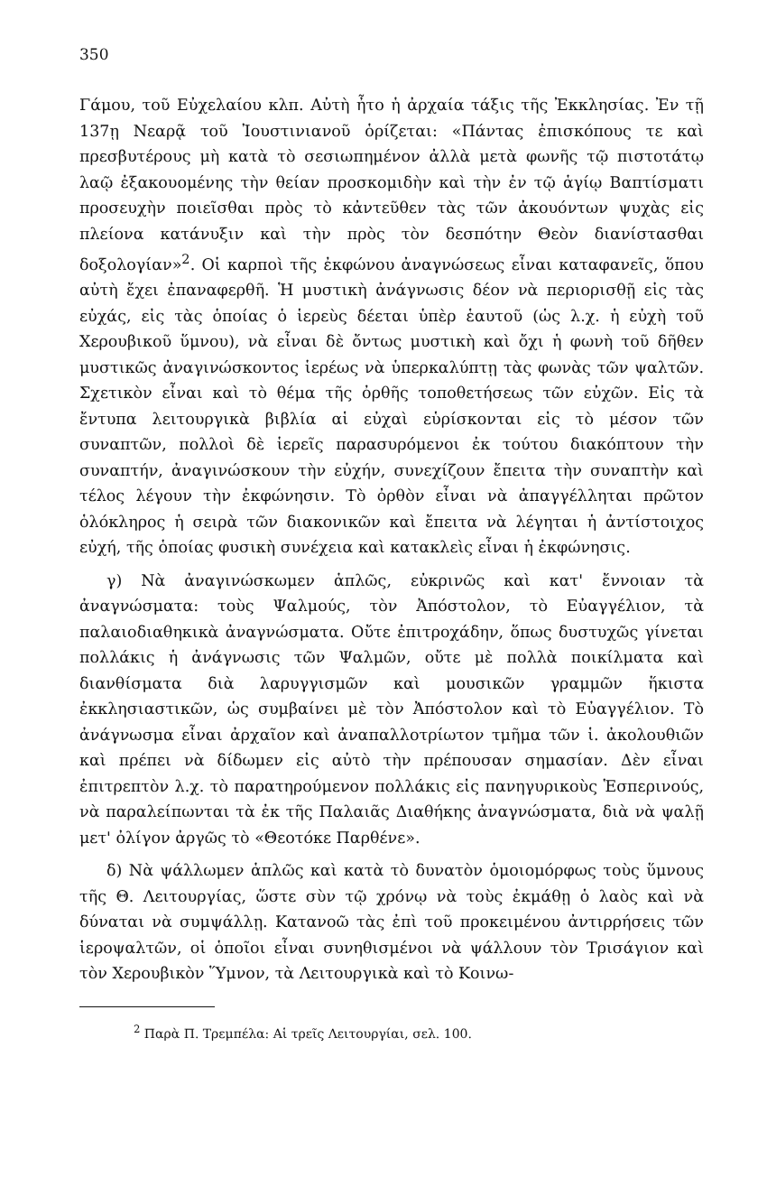350
Γάμου, τοῦ Εὐχελαίου κλπ. Αὐτὴ ἦτο ἡ ἀρχαία τάξις τῆς Ἐκκλησίας. Ἐν τῇ 137ῃ Νεαρᾷ τοῦ Ἰουστινιανοῦ ὁρίζεται: «Πάντας ἐπισκόπους τε καὶ πρεσβυτέρους μὴ κατὰ τὸ σεσιωπημένον ἀλλὰ μετὰ φωνῆς τῷ πιστοτάτῳ λαῷ ἐξακουομένης τὴν θείαν προσκομιδὴν καὶ τὴν ἐν τῷ ἁγίῳ Βαπτίσματι προσευχὴν ποιεῖσθαι πρὸς τὸ κἀντεῦθεν τὰς τῶν ἀκουόντων ψυχὰς εἰς πλείονα κατάνυξιν καὶ τὴν πρὸς τὸν δεσπότην Θεὸν διανίστασθαι δοξολογίαν»<sup>2</sup>. Οἱ καρποὶ τῆς ἐκφώνου ἀναγνώσεως εἶναι καταφανεῖς, ὅπου αὐτὴ ἔχει ἐπαναφερθῆ. Ἡ μυστικὴ ἀνάγνωσις δέον νὰ περιορισθῇ εἰς τὰς εὐχάς, εἰς τὰς ὁποίας ὁ ἱερεὺς δέεται ὑπὲρ ἑαυτοῦ (ὡς λ.χ. ἡ εὐχὴ τοῦ Χερουβικοῦ ὕμνου), νὰ εἶναι δὲ ὄντως μυστικὴ καὶ ὄχι ἡ φωνὴ τοῦ δῆθεν μυστικῶς ἀναγινώσκοντος ἱερέως νὰ ὑπερκαλύπτῃ τὰς φωνὰς τῶν ψαλτῶν. Σχετικὸν εἶναι καὶ τὸ θέμα τῆς ὀρθῆς τοποθετήσεως τῶν εὐχῶν. Εἰς τὰ ἔντυπα λειτουργικὰ βιβλία αἱ εὐχαὶ εὑρίσκονται εἰς τὸ μέσον τῶν συναπτῶν, πολλοὶ δὲ ἱερεῖς παρασυρόμενοι ἐκ τούτου διακόπτουν τὴν συναπτήν, ἀναγινώσκουν τὴν εὐχήν, συνεχίζουν ἔπειτα τὴν συναπτὴν καὶ τέλος λέγουν τὴν ἐκφώνησιν. Τὸ ὀρθὸν εἶναι νὰ ἀπαγγέλληται πρῶτον ὁλόκληρος ἡ σειρὰ τῶν διακονικῶν καὶ ἔπειτα νὰ λέγηται ἡ ἀντίστοιχος εὐχή, τῆς ὁποίας φυσικὴ συνέχεια καὶ κατακλεὶς εἶναι ἡ ἐκφώνησις.
γ) Νὰ ἀναγινώσκωμεν ἁπλῶς, εὐκρινῶς καὶ κατ' ἔννοιαν τὰ ἀναγνώσματα: τοὺς Ψαλμούς, τὸν Ἀπόστολον, τὸ Εὐαγγέλιον, τὰ παλαιοδιαθηκικὰ ἀναγνώσματα. Οὔτε ἐπιτροχάδην, ὅπως δυστυχῶς γίνεται πολλάκις ἡ ἀνάγνωσις τῶν Ψαλμῶν, οὔτε μὲ πολλὰ ποικίλματα καὶ διανθίσματα διὰ λαρυγγισμῶν καὶ μουσικῶν γραμμῶν ἥκιστα ἐκκλησιαστικῶν, ὡς συμβαίνει μὲ τὸν Ἀπόστολον καὶ τὸ Εὐαγγέλιον. Τὸ ἀνάγνωσμα εἶναι ἀρχαῖον καὶ ἀναπαλλοτρίωτον τμῆμα τῶν ἱ. ἀκολουθιῶν καὶ πρέπει νὰ δίδωμεν εἰς αὐτὸ τὴν πρέπουσαν σημασίαν. Δὲν εἶναι ἐπιτρεπτὸν λ.χ. τὸ παρατηρούμενον πολλάκις εἰς πανηγυρικοὺς Ἑσπερινούς, νὰ παραλείπωνται τὰ ἐκ τῆς Παλαιᾶς Διαθήκης ἀναγνώσματα, διὰ νὰ ψαλῇ μετ' ὀλίγον ἀργῶς τὸ «Θεοτόκε Παρθένε».
δ) Νὰ ψάλλωμεν ἁπλῶς καὶ κατὰ τὸ δυνατὸν ὁμοιομόρφως τοὺς ὕμνους τῆς Θ. Λειτουργίας, ὥστε σὺν τῷ χρόνῳ νὰ τοὺς ἐκμάθῃ ὁ λαὸς καὶ νὰ δύναται νὰ συμψάλλῃ. Κατανοῶ τὰς ἐπὶ τοῦ προκειμένου ἀντιρρήσεις τῶν ἱεροψαλτῶν, οἱ ὁποῖοι εἶναι συνηθισμένοι νὰ ψάλλουν τὸν Τρισάγιον καὶ τὸν Χερουβικὸν Ὕμνον, τὰ Λειτουργικὰ καὶ τὸ Κοινω-
<sup>2</sup> Παρὰ Π. Τρεμπέλα: Αἱ τρεῖς Λειτουργίαι, σελ. 100.